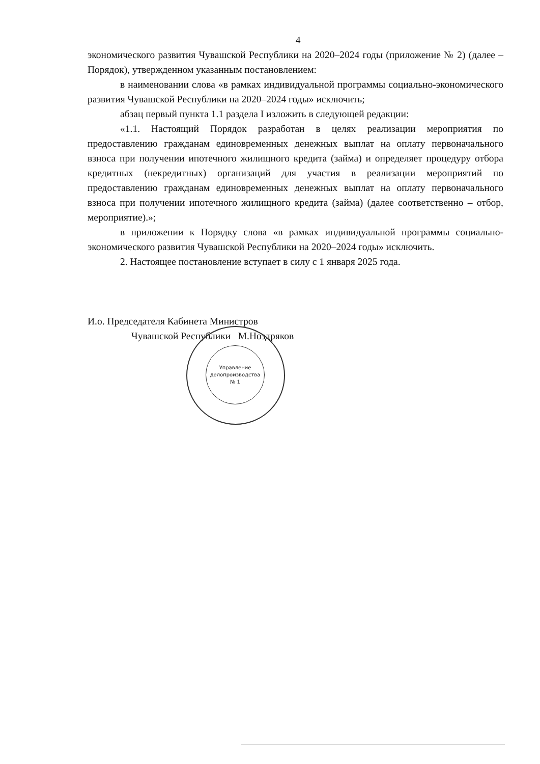4
экономического развития Чувашской Республики на 2020–2024 годы (приложение № 2) (далее – Порядок), утвержденном указанным постановлением:
в наименовании слова «в рамках индивидуальной программы социально-экономического развития Чувашской Республики на 2020–2024 годы» исключить;
абзац первый пункта 1.1 раздела I изложить в следующей редакции:
«1.1. Настоящий Порядок разработан в целях реализации мероприятия по предоставлению гражданам единовременных денежных выплат на оплату первоначального взноса при получении ипотечного жилищного кредита (займа) и определяет процедуру отбора кредитных (некредитных) организаций для участия в реализации мероприятий по предоставлению гражданам единовременных денежных выплат на оплату первоначального взноса при получении ипотечного жилищного кредита (займа) (далее соответственно – отбор, мероприятие).»;
в приложении к Порядку слова «в рамках индивидуальной программы социально-экономического развития Чувашской Республики на 2020–2024 годы» исключить.
2. Настоящее постановление вступает в силу с 1 января 2025 года.
И.о. Председателя Кабинета Министров
Чувашской Республики М.Ноздряков
Управление
делопроизводства
№ 1